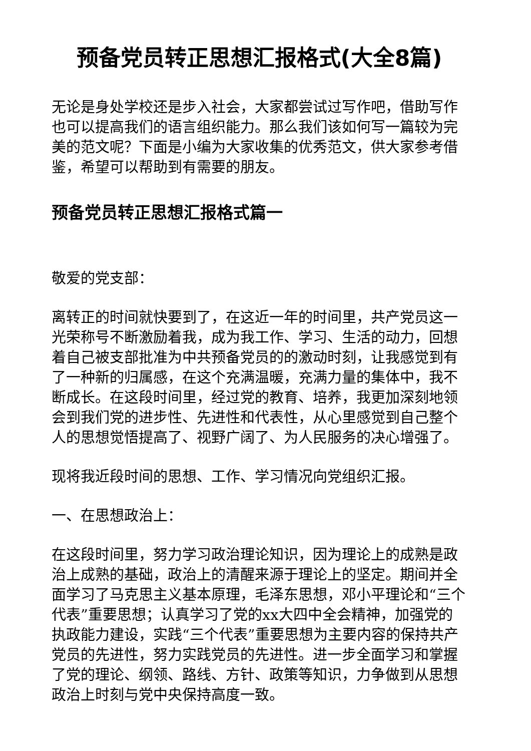预备党员转正思想汇报格式(大全8篇)
无论是身处学校还是步入社会，大家都尝试过写作吧，借助写作也可以提高我们的语言组织能力。那么我们该如何写一篇较为完美的范文呢？下面是小编为大家收集的优秀范文，供大家参考借鉴，希望可以帮助到有需要的朋友。
预备党员转正思想汇报格式篇一
敬爱的党支部：
离转正的时间就快要到了，在这近一年的时间里，共产党员这一光荣称号不断激励着我，成为我工作、学习、生活的动力，回想着自己被支部批准为中共预备党员的的激动时刻，让我感觉到有了一种新的归属感，在这个充满温暖，充满力量的集体中，我不断成长。在这段时间里，经过党的教育、培养，我更加深刻地领会到我们党的进步性、先进性和代表性，从心里感觉到自己整个人的思想觉悟提高了、视野广阔了、为人民服务的决心增强了。
现将我近段时间的思想、工作、学习情况向党组织汇报。
一、在思想政治上：
在这段时间里，努力学习政治理论知识，因为理论上的成熟是政治上成熟的基础，政治上的清醒来源于理论上的坚定。期间并全面学习了马克思主义基本原理，毛泽东思想，邓小平理论和“三个代表”重要思想；认真学习了党的xx大四中全会精神，加强党的执政能力建设，实践“三个代表”重要思想为主要内容的保持共产党员的先进性，努力实践党员的先进性。进一步全面学习和掌握了党的理论、纲领、路线、方针、政策等知识，力争做到从思想政治上时刻与党中央保持高度一致。